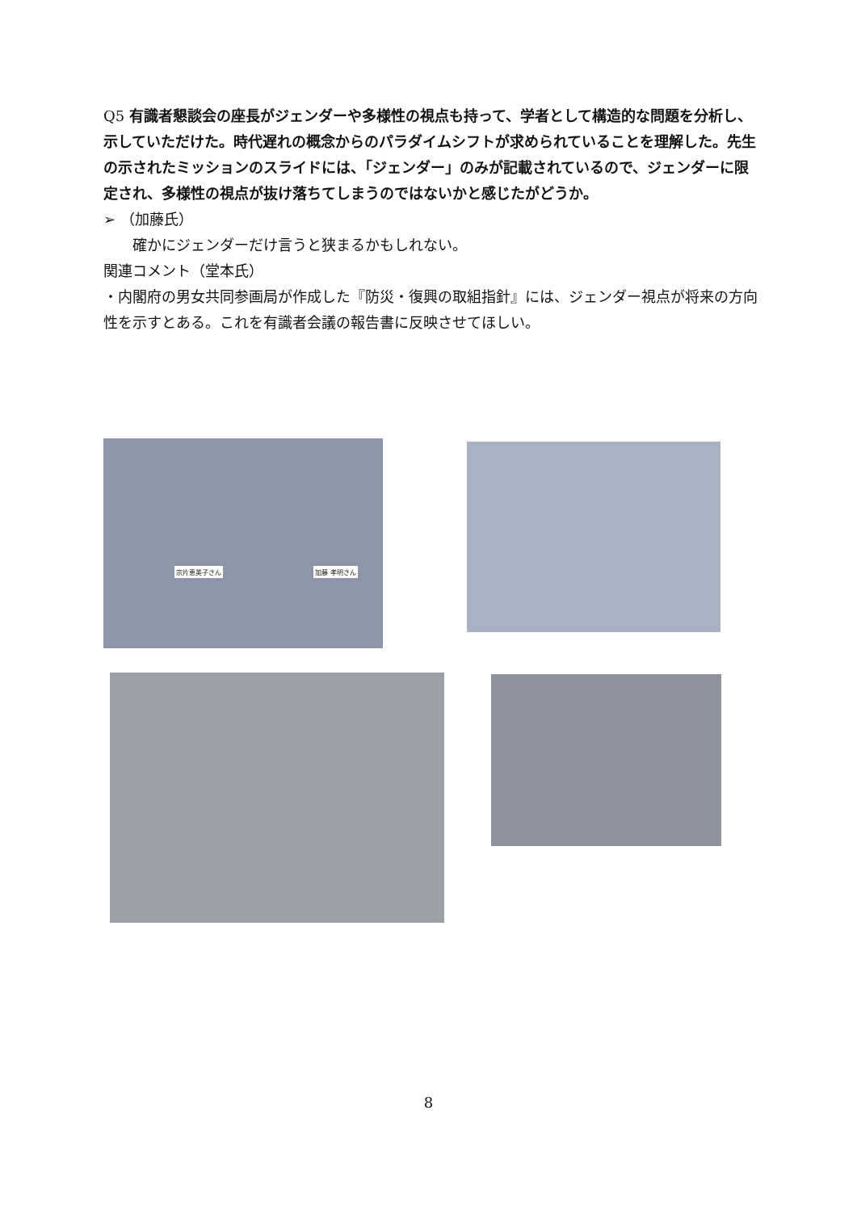Q5 有識者懇談会の座長がジェンダーや多様性の視点も持って、学者として構造的な問題を分析し、示していただけた。時代遅れの概念からのパラダイムシフトが求められていることを理解した。先生の示されたミッションのスライドには、「ジェンダー」のみが記載されているので、ジェンダーに限定され、多様性の視点が抜け落ちてしまうのではないかと感じたがどうか。
➢ （加藤氏）
確かにジェンダーだけ言うと狭まるかもしれない。
関連コメント（堂本氏）
・内閣府の男女共同参画局が作成した『防災・復興の取組指針』には、ジェンダー視点が将来の方向性を示すとある。これを有識者会議の報告書に反映させてほしい。
宗片恵美子さん 加藤 孝明さん
8